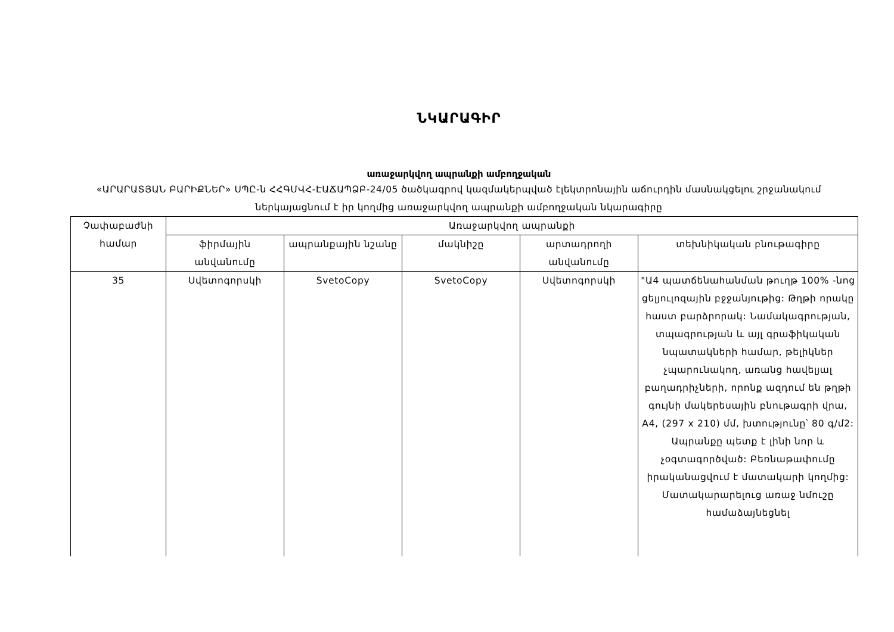ՆԿԱՐԱԳԻՐ
առաջարկվող ապրանքի ամբողջական
«ԱՐԱՐԱՏՅԱՆ ԲԱՐԻՔՆԵՐ» ՍՊԸ-ն ՀՀԳՄՎՀ-ԷԱՃԱՊՁԲ-24/05 ծածկագրով կազմակերպված էլեկտրոնային աճուրդին մասնակցելու շրջանակում ներկայացնում է իր կողմից առաջարկվող ապրանքի ամբողջական նկարագիրը
| Չափաբաժնի համար | Առաջարկվող ապրանքի | | | | |
| --- | --- | --- | --- | --- | --- |
| | ֆիրմային անվանումը | ապրանքային նշանը | մակնիշը | արտադրողի անվանումը | տեխնիկական բնութագիրը |
| 35 | Սվետոգորսկի | SvetoCopy | SvetoCopy | Սվետոգորսկի | "Ա4 պատճենահանման թուղթ 100% -նոց ցելյուլոզային բջջանյութից: Թղթի որակը հաստ բարձրորակ: Նամակագրության, տպագրության և այլ գրաֆիկական նպատակների համար, թելիկներ չպարունակող, առանց հավելյալ բաղադրիչների, որոնք ազդում են թղթի գույնի մակերեսային բնութագրի վրա, A4, (297 x 210) մմ, խտությունը՝ 80 գ/մ2: Ապրանքը պետք է լինի նոր և չօգտագործված: Բեռնաթափումը իրականացվում է մատակարի կողմից: Մատակարարելուց առաջ նմուշը համաձայնեցնել |